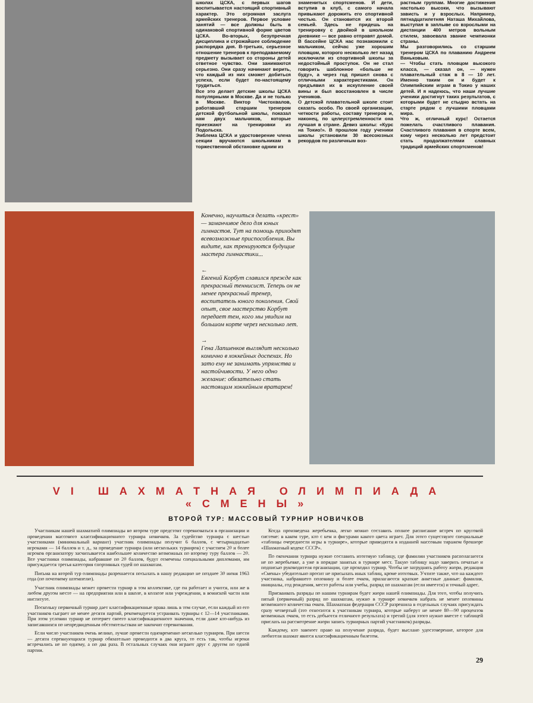школах ЦСКА, с первых шагов воспитывается настоящий спортивный характер. Это огромная заслуга армейских тренеров. Первое условие занятий — все должны быть в одинаковой спортивной форме цветов ЦСКА. Во-вторых, безупречная дисциплина и строжайшее соблюдение распорядка дня. В-третьих, серьезное отношение тренеров к преподаваемому предмету вызывает со стороны детей ответное чувство. Они занимаются серьезно. Они сразу начинают верить, что каждый из них сможет добиться успеха, если будет по-настоящему трудиться.
Все это делает детские школы ЦСКА популярными в Москве. Да и не только в Москве. Виктор Чистохвалов, работавший старшим тренером детской футбольной школы, показал нам двух мальчиков, которые приезжают на тренировки из Подольска.
Эмблема ЦСКА и удостоверение члена секции вручаются школьникам в торжественной обстановке одним из
знаменитых спортсменов. И дети, вступив в клуб, с самого начала привыкают дорожить его спортивной честью. Он становится их второй семьей. Здесь не придешь на тренировку с двойкой в школьном дневнике — все равно отправят домой. В бассейне ЦСКА нас познакомили с мальчиком, сейчас уже хорошим пловцом, которого несколько лет назад исключили из спортивной школы за недостойный проступок. Он не стал говорить шаблонное «больше не буду», а через год пришел снова с отличными характеристиками. Он предъявил их в искупление своей вины и был восстановлен в числе учеников.
О детской плавательной школе стоит сказать особо. По своей организации, четкости работы, составу тренеров и, наконец, по целеустремленности она лучшая в стране. Девиз школы: «Курс на Токио!». В прошлом году ученики школы установили 30 всесоюзных рекордов по различным воз-
растным группам. Многие достижения настолько высоки, что вызывают зависть и у взрослых. Например, пятнадцатилетняя Наташа Михайлова, выступая в заплыве со взрослыми на дистанции 400 метров вольным стилем, завоевала звание чемпионки страны.
Мы разговорились со старшим тренером ЦСКА по плаванию Андреем Ваньковым.
— Чтобы стать пловцом высокого класса, — сказал он, — нужен плавательный стаж в 8 — 10 лет. Именно таким он и будет к Олимпийским играм в Токио у наших детей. И я надеюсь, что наши лучшие ученики достигнут таких результатов, с которыми будет не стыдно встать на старте рядом с лучшими пловцами мира.
Что ж, отличный курс! Остается пожелать счастливого плавания. Счастливого плавания в спорте всем, кому через несколько лет предстоит стать продолжателями славных традиций армейских спортсменов!
Конечно, научиться делать «крест» — заманчивое дело для юных гимнастов. Тут на помощь приходят всевозможные приспособления. Вы видите, как тренируются будущие мастера гимнастики...
←
Евгений Корбут славился прежде как прекрасный теннисист. Теперь он не менее прекрасный тренер, воспитатель юного поколения. Свой опыт, свое мастерство Корбут передает тем, кого мы увидим на большом корте через несколько лет.
→
Гена Лапшенков выглядит несколько комично в хоккейных доспехах. Но зато ему не занимать упрямства и настойчивости. У него одно желание: обязательно стать настоящим хоккейным вратарем!
VI ШАХМАТНАЯ ОЛИМПИАДА «СМЕНЫ»
ВТОРОЙ ТУР: МАССОВЫЙ ТУРНИР НОВИЧКОВ
Участникам нашей шахматной олимпиады во втором туре предстоит соревноваться в организации и проведении массового классификационного турнира новичков. За судейство турнира с шестью участниками (минимальный вариант) участник олимпиады получит 6 баллов, с четырнадцатью игроками — 14 баллов и т. д., за проведение турнира (или нескольких турниров) с участием 20 и более игроков организатору засчитывается наибольшее количество возможных по второму туру баллов — 20. Все участники олимпиады, набравшие по 20 баллов, будут отмечены специальными дипломами, им присуждается третья категория спортивных судей по шахматам.
Письма на второй тур олимпиады разрешается посылать в нашу редакцию не позднее 30 июня 1963 года (по почтовому штемпелю).
Участник олимпиады может провести турнир в том коллективе, где он работает и учится, или же в любом другом месте — на предприятии или в школе, в колхозе или учреждении, в воинской части или институте.
Поскольку первичный турнир дает классификационные права лишь в том случае, если каждый из его участников сыграет не менее десяти партий, рекомендуется устраивать турниры с 12—14 участниками. При этом условии турнир не потеряет своего классификационного значения, если даже кто-нибудь из записавшихся по непредвиденным обстоятельствам не закончит соревнования.
Если число участников очень велико, лучше провести одновременно несколько турниров. При шести — десяти соревнующихся турнир обязательно проводится в два круга, то есть так, чтобы игроки встречались не по одному, а по два раза. В остальных случаях они играют друг с другом по одной партии.
Когда произведена жеребьевка, легко можно составить полное расписание встреч по круговой системе: в каком туре, кто с кем и фигурами какого цвета играет. Для этого существуют специальные «таблицы очередности игры в турнире», которые приводятся в изданной массовым тиражом брошюре «Шахматный кодекс СССР».
По окончании турнира нужно составить итоговую таблицу, где фамилии участников располагаются не по жеребьевке, а уже в порядке занятых в турнире мест. Такую таблицу надо заверить печатью и подписью руководителя организации, где проходил турнир. Чтобы не затруднять работу жюри, редакция «Смены» убедительно просит не присылать иных таблиц, кроме итоговых. Учтите также, что на каждого участника, набравшего половину и более очков, прилагаются краткие анкетные данные: фамилия, инициалы, год рождения, место работы или учебы, разряд по шахматам (если имеется) и точный адрес.
Присваивать разряды по нашим турнирам будет жюри нашей олимпиады. Для того, чтобы получить пятый (первичный) разряд по шахматам, нужно в турнире новичков набрать не менее половины возможного количества очков. Шахматная федерация СССР разрешила в отдельных случаях присуждать сразу четвертый (это относится к участникам турнира, которые наберут не менее 80—90 процентов возможных очков, то есть добьются отличного результата) и третий (для этого нужно вместе с таблицей прислать на рассмотрение жюри запись турнирных партий участников) разряды.
Каждому, кто завоюет право на получение разряда, будет выслано удостоверение, которое для любителя шахмат явится классификационным билетом.
29